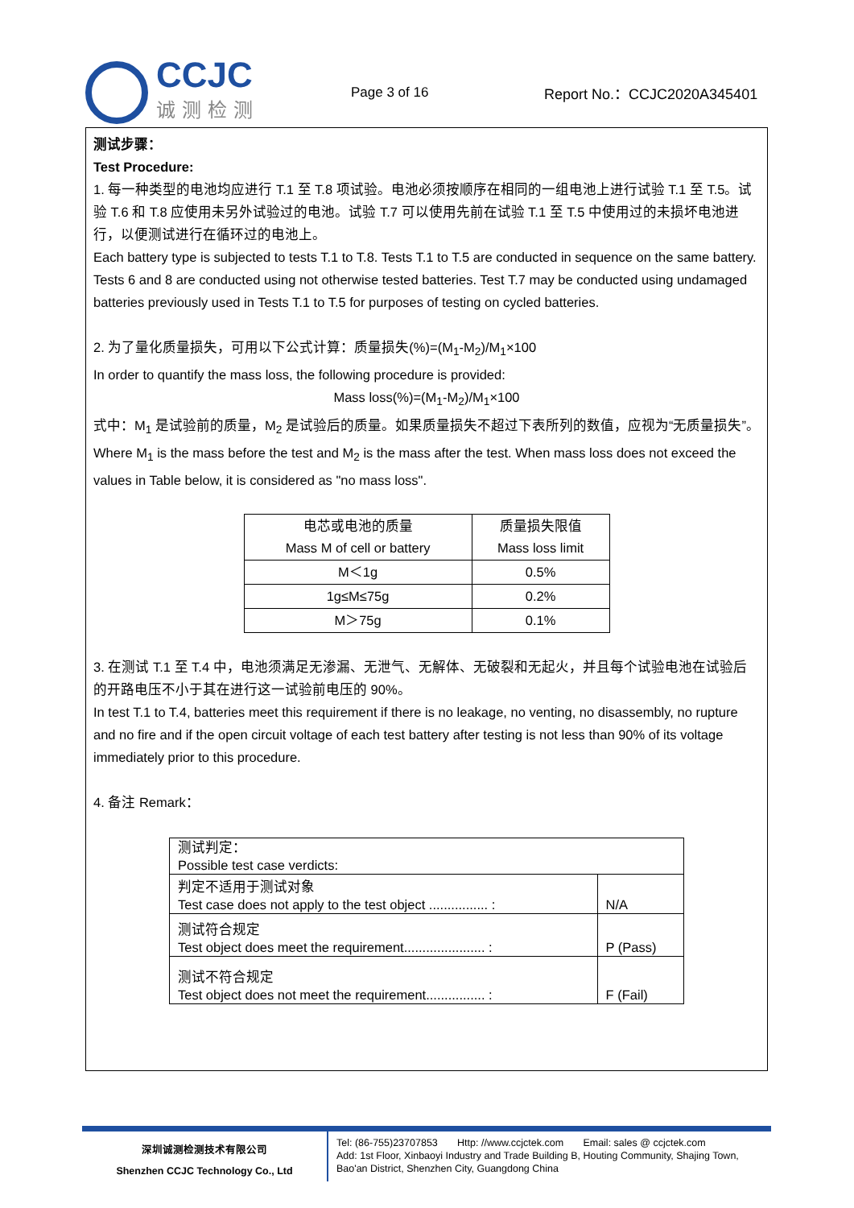CCJC
诚测检测
Page 3 of 16 Report No.：CCJC2020A345401
测试步骤：
Test Procedure:
1. 每一种类型的电池均应进行 T.1 至 T.8 项试验。电池必须按顺序在相同的一组电池上进行试验 T.1 至 T.5。试验 T.6 和 T.8 应使用未另外试验过的电池。试验 T.7 可以使用先前在试验 T.1 至 T.5 中使用过的未损坏电池进行，以便测试进行在循环过的电池上。
Each battery type is subjected to tests T.1 to T.8. Tests T.1 to T.5 are conducted in sequence on the same battery. Tests 6 and 8 are conducted using not otherwise tested batteries. Test T.7 may be conducted using undamaged batteries previously used in Tests T.1 to T.5 for purposes of testing on cycled batteries.
2. 为了量化质量损失，可用以下公式计算：质量损失(%)=(M<sub>1</sub>-M<sub>2</sub>)/M<sub>1</sub>×100
In order to quantify the mass loss, the following procedure is provided:
Mass loss(%)=(M<sub>1</sub>-M<sub>2</sub>)/M<sub>1</sub>×100
式中：M<sub>1</sub> 是试验前的质量，M<sub>2</sub> 是试验后的质量。如果质量损失不超过下表所列的数值，应视为“无质量损失”。
Where M<sub>1</sub> is the mass before the test and M<sub>2</sub> is the mass after the test. When mass loss does not exceed the values in Table below, it is considered as "no mass loss".
| 电芯或电池的质量 Mass M of cell or battery | 质量损失限值 Mass loss limit |
| M＜1g | 0.5% |
| 1g≤M≤75g | 0.2% |
| M＞75g | 0.1% |
3. 在测试 T.1 至 T.4 中，电池须满足无渗漏、无泄气、无解体、无破裂和无起火，并且每个试验电池在试验后的开路电压不小于其在进行这一试验前电压的 90%。
In test T.1 to T.4, batteries meet this requirement if there is no leakage, no venting, no disassembly, no rupture and no fire and if the open circuit voltage of each test battery after testing is not less than 90% of its voltage immediately prior to this procedure.
4. 备注 Remark：
| 测试判定： Possible test case verdicts: | |
| 判定不适用于测试对象 Test case does not apply to the test object ................ : | N/A |
| 测试符合规定 Test object does meet the requirement...................... : | P (Pass) |
| 测试不符合规定 Test object does not meet the requirement................ : | F (Fail) |
深圳诚测检测技术有限公司
Shenzhen CCJC Technology Co., Ltd
Tel: (86-755)23707853 Http: //www.ccjctek.com Email: sales @ ccjctek.com
Add: 1st Floor, Xinbaoyi Industry and Trade Building B, Houting Community, Shajing Town, Bao'an District, Shenzhen City, Guangdong China